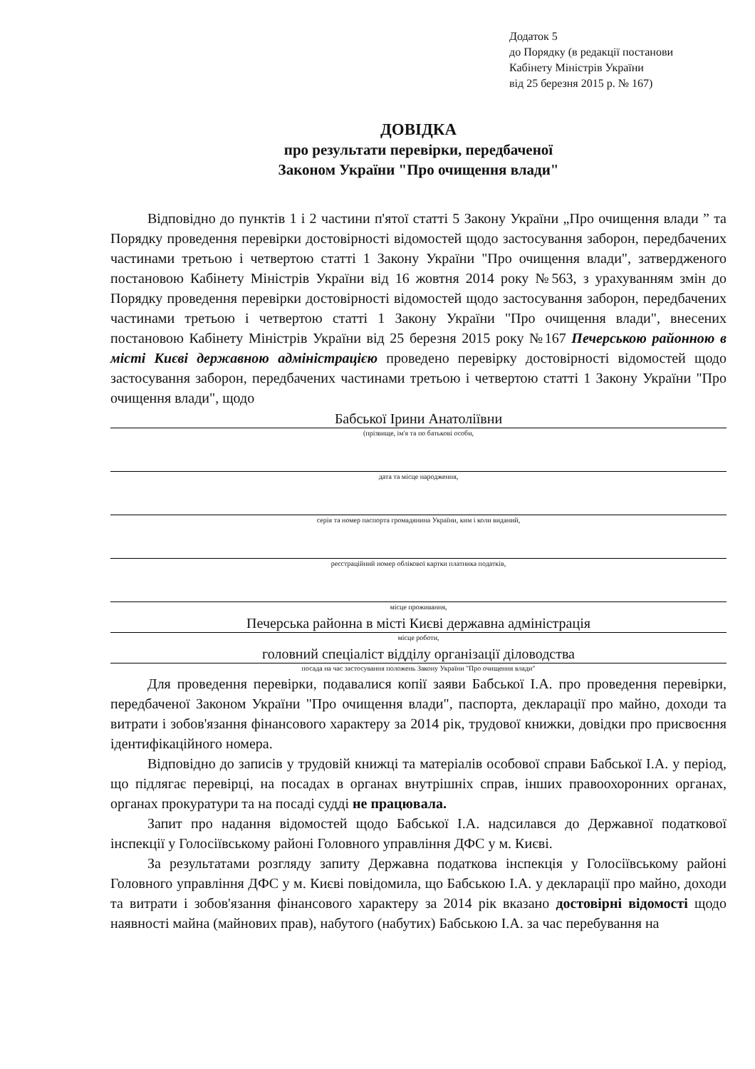Додаток 5
до Порядку (в редакції постанови
Кабінету Міністрів України
від 25 березня 2015 р. № 167)
ДОВІДКА
про результати перевірки, передбаченої
Законом України "Про очищення влади"
Відповідно до пунктів 1 і 2 частини п'ятої статті 5 Закону України „Про очищення влади ” та Порядку проведення перевірки достовірності відомостей щодо застосування заборон, передбачених частинами третьою і четвертою статті 1 Закону України "Про очищення влади", затвердженого постановою Кабінету Міністрів України від 16 жовтня 2014 року №563, з урахуванням змін до Порядку проведення перевірки достовірності відомостей щодо застосування заборон, передбачених частинами третьою і четвертою статті 1 Закону України "Про очищення влади", внесених постановою Кабінету Міністрів України від 25 березня 2015 року №167 Печерською районною в місті Києві державною адміністрацією проведено перевірку достовірності відомостей щодо застосування заборон, передбачених частинами третьою і четвертою статті 1 Закону України "Про очищення влади", щодо
Бабської Ірини Анатоліївни
(прізвище, ім'я та по батькові особи,
дата та місце народження,
серія та номер паспорта громадянина України, ким і коли виданий,
реєстраційний номер облікової картки платника податків,
місце проживання,
Печерська районна в місті Києві державна адміністрація
місце роботи,
головний спеціаліст відділу організації діловодства
посада на час застосування положень Закону України "Про очищення влади"
Для проведення перевірки, подавалися копії заяви Бабської І.А. про проведення перевірки, передбаченої Законом України "Про очищення влади", паспорта, декларації про майно, доходи та витрати і зобов'язання фінансового характеру за 2014 рік, трудової книжки, довідки про присвоєння ідентифікаційного номера.
Відповідно до записів у трудовій книжці та матеріалів особової справи Бабської І.А. у період, що підлягає перевірці, на посадах в органах внутрішніх справ, інших правоохоронних органах, органах прокуратури та на посаді судді не працювала.
Запит про надання відомостей щодо Бабської І.А. надсилався до Державної податкової інспекції у Голосіївському районі Головного управління ДФС у м. Києві.
За результатами розгляду запиту Державна податкова інспекція у Голосіївському районі Головного управління ДФС у м. Києві повідомила, що Бабською І.А. у декларації про майно, доходи та витрати і зобов'язання фінансового характеру за 2014 рік вказано достовірні відомості щодо наявності майна (майнових прав), набутого (набутих) Бабською І.А. за час перебування на